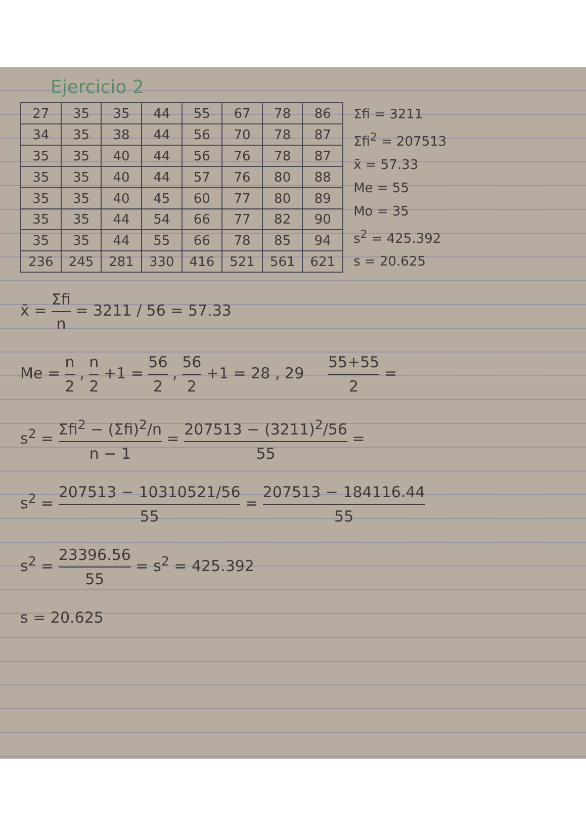Ejercicio 2
| 27 | 35 | 35 | 44 | 55 | 67 | 78 | 86 |
| 34 | 35 | 38 | 44 | 56 | 70 | 78 | 87 |
| 35 | 35 | 40 | 44 | 56 | 76 | 78 | 87 |
| 35 | 35 | 40 | 44 | 57 | 76 | 80 | 88 |
| 35 | 35 | 40 | 45 | 60 | 77 | 80 | 89 |
| 35 | 35 | 44 | 54 | 66 | 77 | 82 | 90 |
| 35 | 35 | 44 | 55 | 66 | 78 | 85 | 94 |
| 236 | 245 | 281 | 330 | 416 | 521 | 561 | 621 |
Σfi = 3211
Σfi<sup>2</sup> = 207513
x̄ = 57.33
Me = 55
Mo = 35
s<sup>2</sup> = 425.392
s = 20.625
x̄ = Σfi n = 3211 / 56 = 57.33
Me = n 2 , n 2 +1 = 56 2 , 56 2 +1 = 28 , 29 55+55 2 =
s<sup>2</sup> = Σfi<sup>2</sup> − (Σfi)<sup>2</sup>/n n − 1 = 207513 − (3211)<sup>2</sup>/56 55 =
s<sup>2</sup> = 207513 − 10310521/56 55 = 207513 − 184116.44 55
s<sup>2</sup> = 23396.56 55 = s<sup>2</sup> = 425.392
s = 20.625